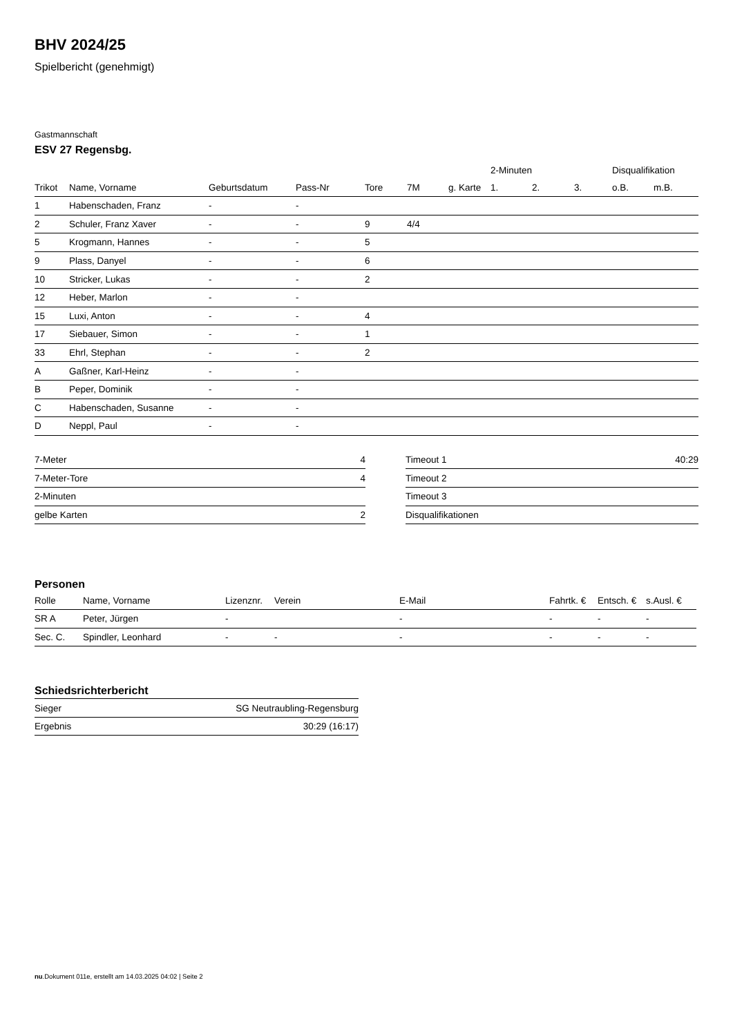BHV 2024/25
Spielbericht (genehmigt)
Gastmannschaft
ESV 27 Regensbg.
| | | | | | | | 2-Minuten | | | Disqualifikation | |
| --- | --- | --- | --- | --- | --- | --- | --- | --- | --- | --- | --- |
| Trikot | Name, Vorname | Geburtsdatum | Pass-Nr | Tore | 7M | g. Karte | 1. | 2. | 3. | o.B. | m.B. |
| 1 | Habenschaden, Franz | - | - | | | | | | | | |
| 2 | Schuler, Franz Xaver | - | - | 9 | 4/4 | | | | | | |
| 5 | Krogmann, Hannes | - | - | 5 | | | | | | | |
| 9 | Plass, Danyel | - | - | 6 | | | | | | | |
| 10 | Stricker, Lukas | - | - | 2 | | | | | | | |
| 12 | Heber, Marlon | - | - | | | | | | | | |
| 15 | Luxi, Anton | - | - | 4 | | | | | | | |
| 17 | Siebauer, Simon | - | - | 1 | | | | | | | |
| 33 | Ehrl, Stephan | - | - | 2 | | | | | | | |
| A | Gaßner, Karl-Heinz | - | - | | | | | | | | |
| B | Peper, Dominik | - | - | | | | | | | | |
| C | Habenschaden, Susanne | - | - | | | | | | | | |
| D | Neppl, Paul | - | - | | | | | | | | |
| 7-Meter | 4 |
| 7-Meter-Tore | 4 |
| 2-Minuten | |
| gelbe Karten | 2 |
| Timeout 1 | 40:29 |
| Timeout 2 | |
| Timeout 3 | |
| Disqualifikationen | |
Personen
| Rolle | Name, Vorname | Lizenznr. | Verein | E-Mail | Fahrtk. € | Entsch. € | s.Ausl. € |
| --- | --- | --- | --- | --- | --- | --- | --- |
| SR A | Peter, Jürgen | - | | - | - | - | - |
| Sec. C. | Spindler, Leonhard | - | - | - | - | - | - |
Schiedsrichterbericht
| Sieger | SG Neutraubling-Regensburg |
| Ergebnis | 30:29 (16:17) |
nu.Dokument 011e, erstellt am 14.03.2025 04:02 | Seite 2